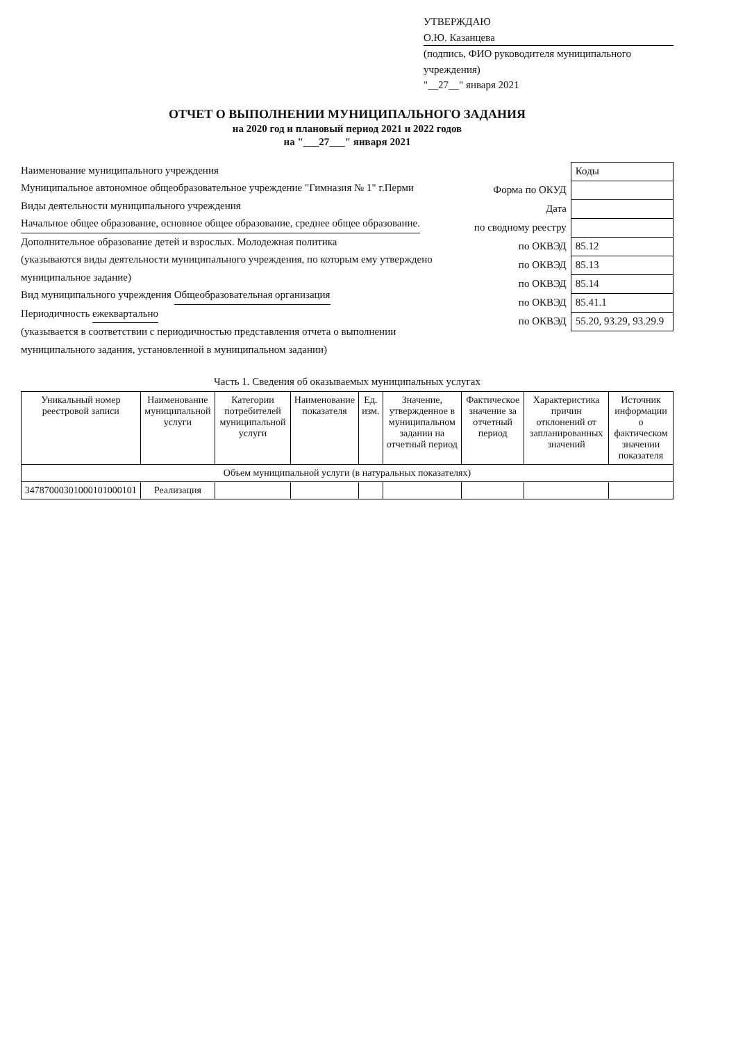УТВЕРЖДАЮ
О.Ю. Казанцева
(подпись, ФИО руководителя муниципального учреждения)
"__27__" января 2021
ОТЧЕТ О ВЫПОЛНЕНИИ МУНИЦИПАЛЬНОГО ЗАДАНИЯ
на 2020 год и плановый период 2021 и 2022 годов
на "___27___" января 2021
Наименование муниципального учреждения
Муниципальное автономное общеобразовательное учреждение "Гимназия № 1" г.Перми
Виды деятельности муниципального учреждения Начальное общее образование, основное общее образование, среднее общее образование.
Дополнительное образование детей и взрослых. Молодежная политика
(указываются виды деятельности муниципального учреждения, по которым ему утверждено муниципальное задание)
Вид муниципального учреждения Общеобразовательная организация
Периодичность ежеквартально
(указывается в соответствии с периодичностью представления отчета о выполнении муниципального задания, установленной в муниципальном задании)
| | Коды |
| Форма по ОКУД | |
| Дата | |
| по сводному реестру | |
| по ОКВЭД | 85.12 |
| по ОКВЭД | 85.13 |
| по ОКВЭД | 85.14 |
| по ОКВЭД | 85.41.1 |
| по ОКВЭД | 55.20, 93.29, 93.29.9 |
Часть 1. Сведения об оказываемых муниципальных услугах
| Уникальный номер реестровой записи | Наименование муниципальной услуги | Категории потребителей муниципальной услуги | Наименование показателя | Ед. изм. | Значение, утвержденное в муниципальном задании на отчетный период | Фактическое значение за отчетный период | Характеристика причин отклонений от запланированных значений | Источник информации о фактическом значении показателя |
| --- | --- | --- | --- | --- | --- | --- | --- | --- |
| Объем муниципальной услуги (в натуральных показателях) | | | | | | | | |
| 34787000301000101000101 | Реализация | | | | | | | |